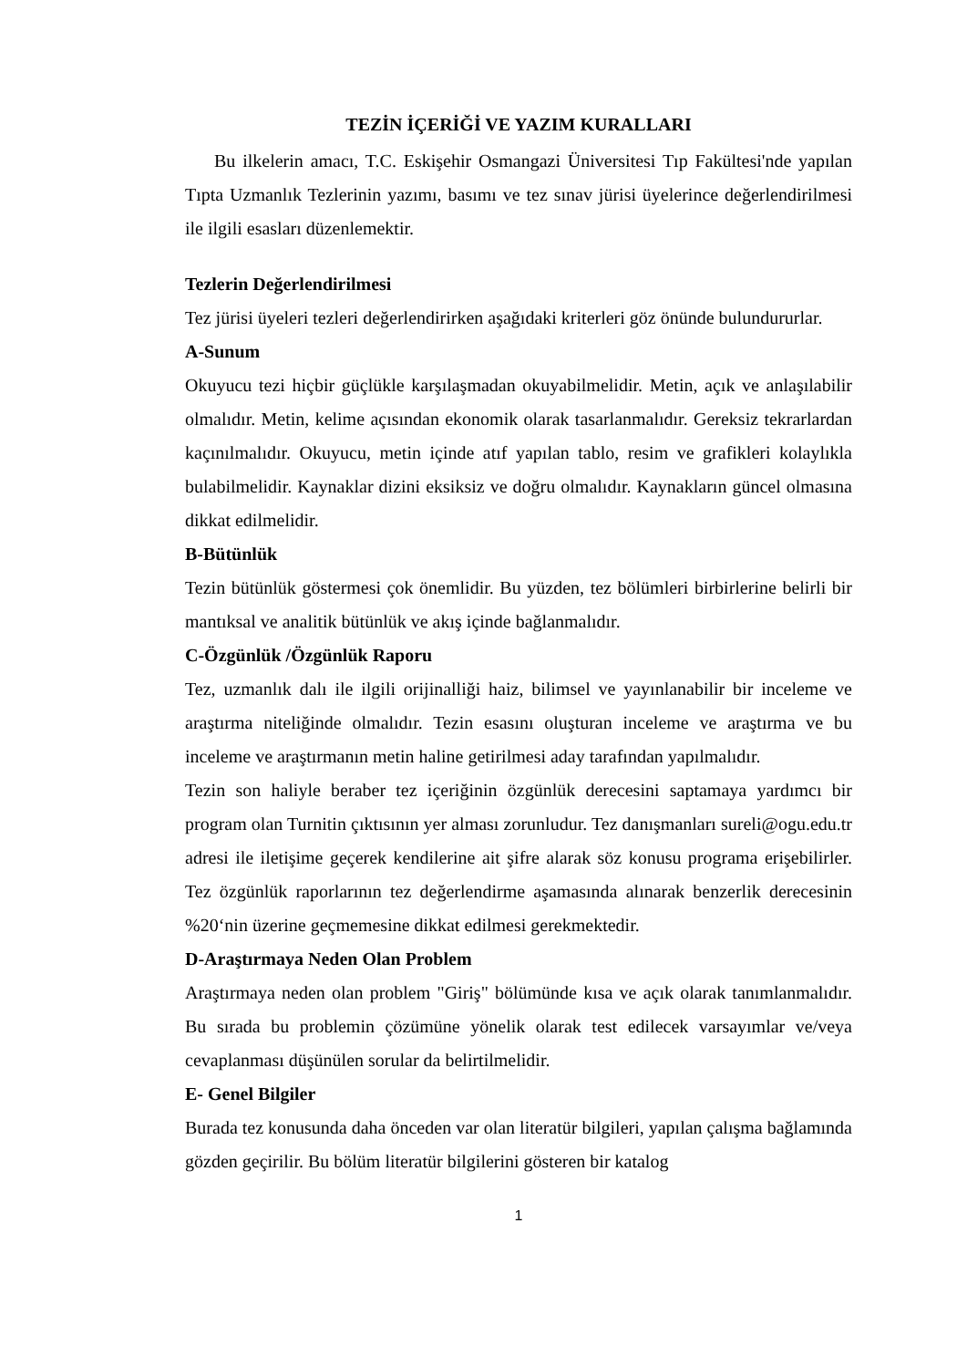TEZİN İÇERİĞİ VE YAZIM KURALLARI
Bu ilkelerin amacı, T.C. Eskişehir Osmangazi Üniversitesi Tıp Fakültesi'nde yapılan Tıpta Uzmanlık Tezlerinin yazımı, basımı ve tez sınav jürisi üyelerince değerlendirilmesi ile ilgili esasları düzenlemektir.
Tezlerin Değerlendirilmesi
Tez jürisi üyeleri tezleri değerlendirirken aşağıdaki kriterleri göz önünde bulundururlar.
A-Sunum
Okuyucu tezi hiçbir güçlükle karşılaşmadan okuyabilmelidir. Metin, açık ve anlaşılabilir olmalıdır. Metin, kelime açısından ekonomik olarak tasarlanmalıdır. Gereksiz tekrarlardan kaçınılmalıdır. Okuyucu, metin içinde atıf yapılan tablo, resim ve grafikleri kolaylıkla bulabilmelidir. Kaynaklar dizini eksiksiz ve doğru olmalıdır. Kaynakların güncel olmasına dikkat edilmelidir.
B-Bütünlük
Tezin bütünlük göstermesi çok önemlidir. Bu yüzden, tez bölümleri birbirlerine belirli bir mantıksal ve analitik bütünlük ve akış içinde bağlanmalıdır.
C-Özgünlük /Özgünlük Raporu
Tez, uzmanlık dalı ile ilgili orijinalliği haiz, bilimsel ve yayınlanabilir bir inceleme ve araştırma niteliğinde olmalıdır. Tezin esasını oluşturan inceleme ve araştırma ve bu inceleme ve araştırmanın metin haline getirilmesi aday tarafından yapılmalıdır.
Tezin son haliyle beraber tez içeriğinin özgünlük derecesini saptamaya yardımcı bir program olan Turnitin çıktısının yer alması zorunludur. Tez danışmanları sureli@ogu.edu.tr adresi ile iletişime geçerek kendilerine ait şifre alarak söz konusu programa erişebilirler. Tez özgünlük raporlarının tez değerlendirme aşamasında alınarak benzerlik derecesinin %20‘nin üzerine geçmemesine dikkat edilmesi gerekmektedir.
D-Araştırmaya Neden Olan Problem
Araştırmaya neden olan problem "Giriş" bölümünde kısa ve açık olarak tanımlanmalıdır. Bu sırada bu problemin çözümüne yönelik olarak test edilecek varsayımlar ve/veya cevaplanması düşünülen sorular da belirtilmelidir.
E- Genel Bilgiler
Burada tez konusunda daha önceden var olan literatür bilgileri, yapılan çalışma bağlamında gözden geçirilir. Bu bölüm literatür bilgilerini gösteren bir katalog
1